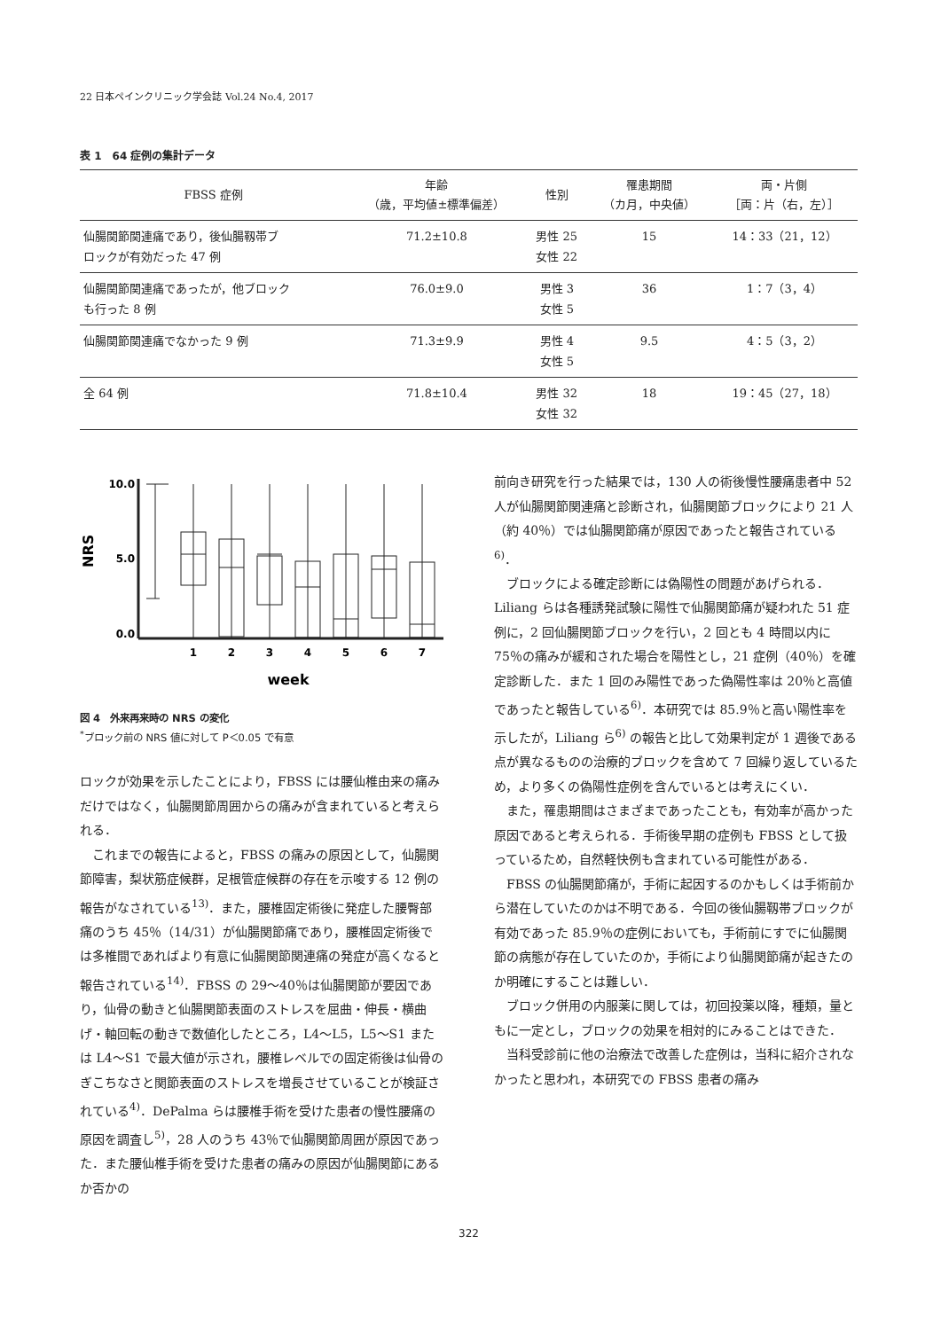22 日本ペインクリニック学会誌 Vol.24 No.4, 2017
表 1　64 症例の集計データ
| FBSS 症例 | 年齢 （歳，平均値±標準偏差） | 性別 | 罹患期間 （カ月，中央値） | 両・片側 ［両：片（右，左）］ |
| --- | --- | --- | --- | --- |
| 仙腸関節関連痛であり，後仙腸靱帯ブ ロックが有効だった 47 例 | 71.2±10.8 | 男性 25 女性 22 | 15 | 14：33（21，12） |
| 仙腸関節関連痛であったが，他ブロック も行った 8 例 | 76.0±9.0 | 男性 3 女性 5 | 36 | 1：7（3，4） |
| 仙腸関節関連痛でなかった 9 例 | 71.3±9.9 | 男性 4 女性 5 | 9.5 | 4：5（3，2） |
| 全 64 例 | 71.8±10.4 | 男性 32 女性 32 | 18 | 19：45（27，18） |
10.0
5.0
0.0
NRS
1
2
3
4
5
6
7
week
図 4　外来再来時の NRS の変化
<sup>*</sup> ブロック前の NRS 値に対して P＜0.05 で有意
ロックが効果を示したことにより，FBSS には腰仙椎由来の痛みだけではなく，仙腸関節周囲からの痛みが含まれていると考えられる．
これまでの報告によると，FBSS の痛みの原因として，仙腸関節障害，梨状筋症候群，足根管症候群の存在を示唆する 12 例の報告がなされている<sup>13)</sup>．また，腰椎固定術後に発症した腰臀部痛のうち 45％（14/31）が仙腸関節痛であり，腰椎固定術後では多椎間であればより有意に仙腸関節関連痛の発症が高くなると報告されている<sup>14)</sup>．FBSS の 29〜40％は仙腸関節が要因であり，仙骨の動きと仙腸関節表面のストレスを屈曲・伸長・横曲げ・軸回転の動きで数値化したところ，L4〜L5，L5〜S1 または L4〜S1 で最大値が示され，腰椎レベルでの固定術後は仙骨のぎこちなさと関節表面のストレスを増長させていることが検証されている<sup>4)</sup>．DePalma らは腰椎手術を受けた患者の慢性腰痛の原因を調査し<sup>5)</sup>，28 人のうち 43％で仙腸関節周囲が原因であった．また腰仙椎手術を受けた患者の痛みの原因が仙腸関節にあるか否かの
前向き研究を行った結果では，130 人の術後慢性腰痛患者中 52 人が仙腸関節関連痛と診断され，仙腸関節ブロックにより 21 人（約 40％）では仙腸関節痛が原因であったと報告されている<sup>6)</sup>．
ブロックによる確定診断には偽陽性の問題があげられる．Liliang らは各種誘発試験に陽性で仙腸関節痛が疑われた 51 症例に，2 回仙腸関節ブロックを行い，2 回とも 4 時間以内に 75％の痛みが緩和された場合を陽性とし，21 症例（40％）を確定診断した．また 1 回のみ陽性であった偽陽性率は 20％と高値であったと報告している<sup>6)</sup>．本研究では 85.9％と高い陽性率を示したが，Liliang ら<sup>6)</sup> の報告と比して効果判定が 1 週後である点が異なるものの治療的ブロックを含めて 7 回繰り返しているため，より多くの偽陽性症例を含んでいるとは考えにくい．
また，罹患期間はさまざまであったことも，有効率が高かった原因であると考えられる．手術後早期の症例も FBSS として扱っているため，自然軽快例も含まれている可能性がある．
FBSS の仙腸関節痛が，手術に起因するのかもしくは手術前から潜在していたのかは不明である．今回の後仙腸靱帯ブロックが有効であった 85.9％の症例においても，手術前にすでに仙腸関節の病態が存在していたのか，手術により仙腸関節痛が起きたのか明確にすることは難しい．
ブロック併用の内服薬に関しては，初回投薬以降，種類，量ともに一定とし，ブロックの効果を相対的にみることはできた．
当科受診前に他の治療法で改善した症例は，当科に紹介されなかったと思われ，本研究での FBSS 患者の痛み
322